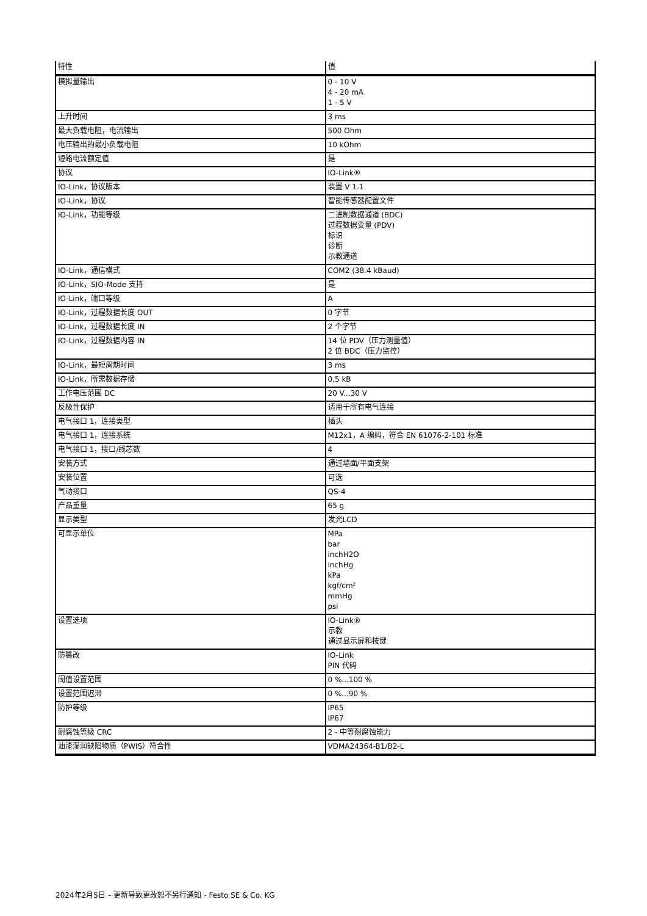| 特性 | 值 |
| --- | --- |
| 模拟量输出 | 0 - 10 V 4 - 20 mA 1 - 5 V |
| 上升时间 | 3 ms |
| 最大负载电阻，电流输出 | 500 Ohm |
| 电压输出的最小负载电阻 | 10 kOhm |
| 短路电流额定值 | 是 |
| 协议 | IO-Link® |
| IO-Link，协议版本 | 装置 V 1.1 |
| IO-Link，协议 | 智能传感器配置文件 |
| IO-Link，功能等级 | 二进制数据通道 (BDC) 过程数据变量 (PDV) 标识 诊断 示教通道 |
| IO-Link，通信模式 | COM2 (38.4 kBaud) |
| IO-Link，SIO-Mode 支持 | 是 |
| IO-Link，端口等级 | A |
| IO-Link，过程数据长度 OUT | 0 字节 |
| IO-Link，过程数据长度 IN | 2 个字节 |
| IO-Link，过程数据内容 IN | 14 位 PDV（压力测量值） 2 位 BDC（压力监控） |
| IO-Link，最短周期时间 | 3 ms |
| IO-Link，所需数据存储 | 0,5 kB |
| 工作电压范围 DC | 20 V...30 V |
| 反极性保护 | 适用于所有电气连接 |
| 电气接口 1，连接类型 | 插头 |
| 电气接口 1，连接系统 | M12x1，A 编码，符合 EN 61076-2-101 标准 |
| 电气接口 1，接口/线芯数 | 4 |
| 安装方式 | 通过墙面/平面支架 |
| 安装位置 | 可选 |
| 气动接口 | QS-4 |
| 产品重量 | 65 g |
| 显示类型 | 发光LCD |
| 可显示单位 | MPa bar inchH2O inchHg kPa kgf/cm² mmHg psi |
| 设置选项 | IO-Link® 示教 通过显示屏和按键 |
| 防篡改 | IO-Link PIN 代码 |
| 阈值设置范围 | 0 %...100 % |
| 设置范围迟滞 | 0 %...90 % |
| 防护等级 | IP65 IP67 |
| 耐腐蚀等级 CRC | 2 - 中等耐腐蚀能力 |
| 油漆湿润缺陷物质（PWIS）符合性 | VDMA24364-B1/B2-L |
2024年2月5日 – 更新导致更改恕不另行通知 - Festo SE & Co. KG